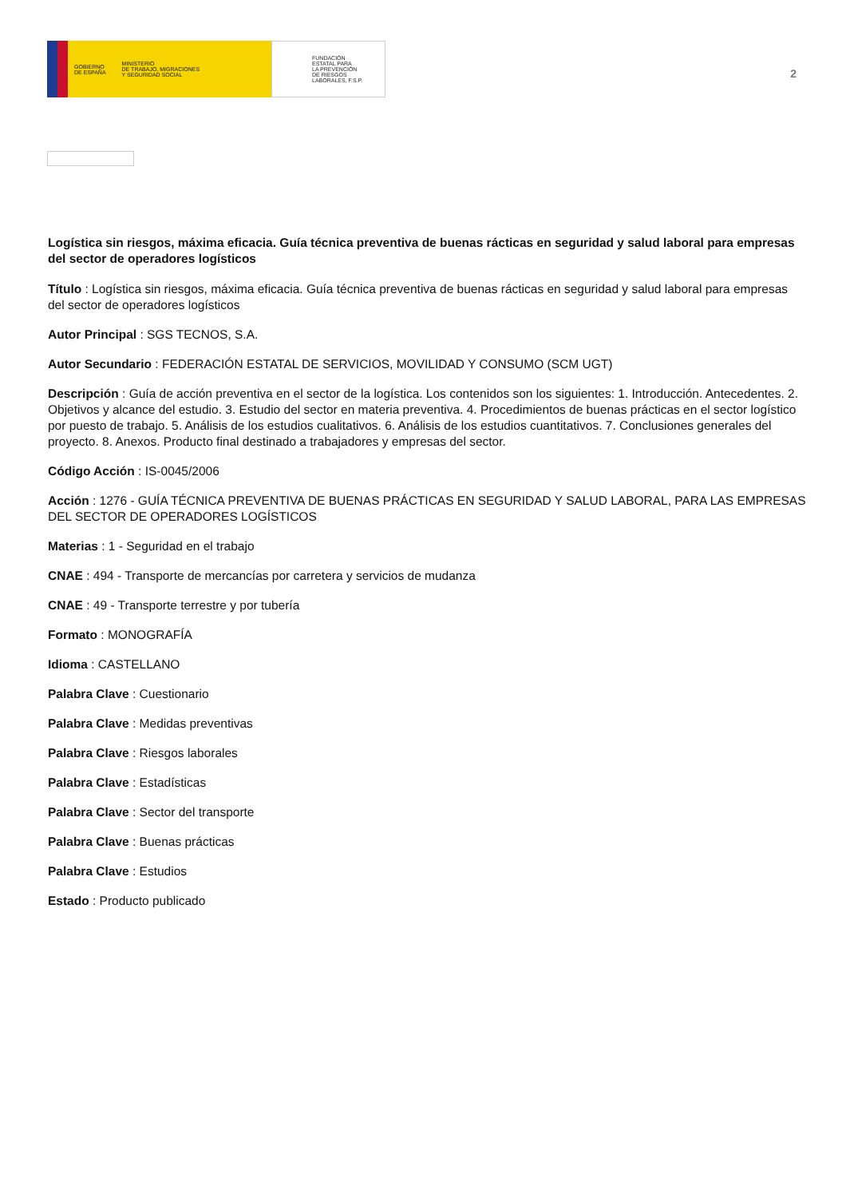GOBIERNO
DE ESPAÑA MINISTERIO
DE TRABAJO, MIGRACIONES
Y SEGURIDAD SOCIAL
FUNDACIÓN
ESTATAL PARA
LA PREVENCIÓN
DE RIESGOS
LABORALES, F.S.P.
2
Logística sin riesgos, máxima eficacia. Guía técnica preventiva de buenas rácticas en seguridad y salud laboral para empresas del sector de operadores logísticos
Título : Logística sin riesgos, máxima eficacia. Guía técnica preventiva de buenas rácticas en seguridad y salud laboral para empresas del sector de operadores logísticos
Autor Principal : SGS TECNOS, S.A.
Autor Secundario : FEDERACIÓN ESTATAL DE SERVICIOS, MOVILIDAD Y CONSUMO (SCM UGT)
Descripción : Guía de acción preventiva en el sector de la logística. Los contenidos son los siguientes: 1. Introducción. Antecedentes. 2. Objetivos y alcance del estudio. 3. Estudio del sector en materia preventiva. 4. Procedimientos de buenas prácticas en el sector logístico por puesto de trabajo. 5. Análisis de los estudios cualitativos. 6. Análisis de los estudios cuantitativos. 7. Conclusiones generales del proyecto. 8. Anexos. Producto final destinado a trabajadores y empresas del sector.
Código Acción : IS-0045/2006
Acción : 1276 - GUÍA TÉCNICA PREVENTIVA DE BUENAS PRÁCTICAS EN SEGURIDAD Y SALUD LABORAL, PARA LAS EMPRESAS DEL SECTOR DE OPERADORES LOGÍSTICOS
Materias : 1 - Seguridad en el trabajo
CNAE : 494 - Transporte de mercancías por carretera y servicios de mudanza
CNAE : 49 - Transporte terrestre y por tubería
Formato : MONOGRAFÍA
Idioma : CASTELLANO
Palabra Clave : Cuestionario
Palabra Clave : Medidas preventivas
Palabra Clave : Riesgos laborales
Palabra Clave : Estadísticas
Palabra Clave : Sector del transporte
Palabra Clave : Buenas prácticas
Palabra Clave : Estudios
Estado : Producto publicado